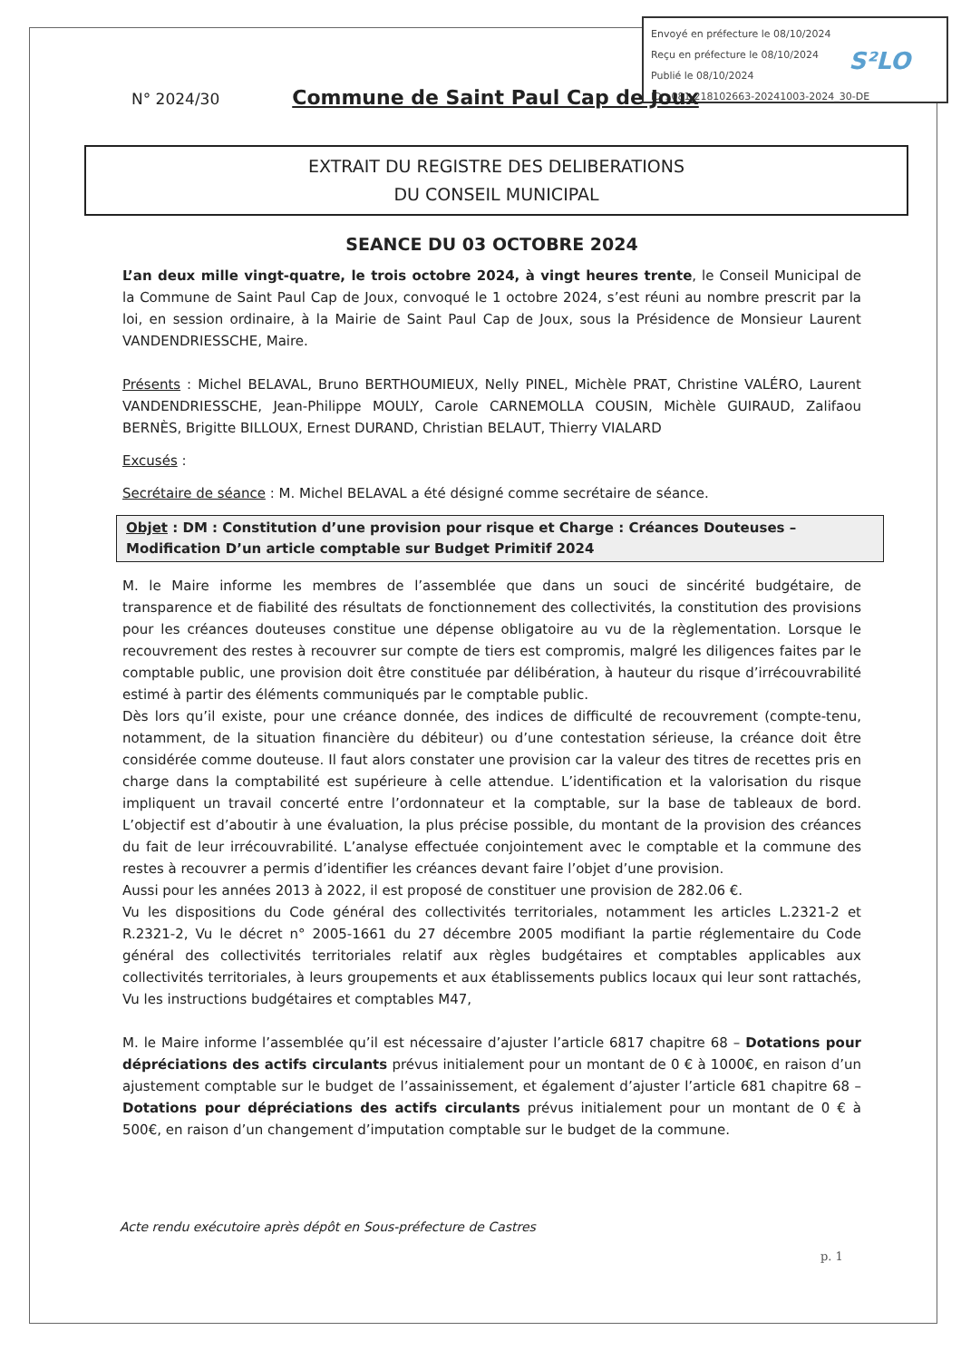Envoyé en préfecture le 08/10/2024
Reçu en préfecture le 08/10/2024
Publié le 08/10/2024
ID : 081-218102663-20241003-2024_30-DE
S²LO
N° 2024/30 Commune de Saint Paul Cap de Joux
EXTRAIT DU REGISTRE DES DELIBERATIONS
DU CONSEIL MUNICIPAL
SEANCE DU 03 OCTOBRE 2024
L’an deux mille vingt-quatre, le trois octobre 2024, à vingt heures trente, le Conseil Municipal de la Commune de Saint Paul Cap de Joux, convoqué le 1 octobre 2024, s’est réuni au nombre prescrit par la loi, en session ordinaire, à la Mairie de Saint Paul Cap de Joux, sous la Présidence de Monsieur Laurent VANDENDRIESSCHE, Maire.
Présents : Michel BELAVAL, Bruno BERTHOUMIEUX, Nelly PINEL, Michèle PRAT, Christine VALÉRO, Laurent VANDENDRIESSCHE, Jean-Philippe MOULY, Carole CARNEMOLLA COUSIN, Michèle GUIRAUD, Zalifaou BERNÈS, Brigitte BILLOUX, Ernest DURAND, Christian BELAUT, Thierry VIALARD
Excusés :
Secrétaire de séance : M. Michel BELAVAL a été désigné comme secrétaire de séance.
Objet : DM : Constitution d’une provision pour risque et Charge : Créances Douteuses – Modification D’un article comptable sur Budget Primitif 2024
M. le Maire informe les membres de l’assemblée que dans un souci de sincérité budgétaire, de transparence et de fiabilité des résultats de fonctionnement des collectivités, la constitution des provisions pour les créances douteuses constitue une dépense obligatoire au vu de la règlementation. Lorsque le recouvrement des restes à recouvrer sur compte de tiers est compromis, malgré les diligences faites par le comptable public, une provision doit être constituée par délibération, à hauteur du risque d’irrécouvrabilité estimé à partir des éléments communiqués par le comptable public.
Dès lors qu’il existe, pour une créance donnée, des indices de difficulté de recouvrement (compte-tenu, notamment, de la situation financière du débiteur) ou d’une contestation sérieuse, la créance doit être considérée comme douteuse. Il faut alors constater une provision car la valeur des titres de recettes pris en charge dans la comptabilité est supérieure à celle attendue. L’identification et la valorisation du risque impliquent un travail concerté entre l’ordonnateur et la comptable, sur la base de tableaux de bord. L’objectif est d’aboutir à une évaluation, la plus précise possible, du montant de la provision des créances du fait de leur irrécouvrabilité. L’analyse effectuée conjointement avec le comptable et la commune des restes à recouvrer a permis d’identifier les créances devant faire l’objet d’une provision.
Aussi pour les années 2013 à 2022, il est proposé de constituer une provision de 282.06 €.
Vu les dispositions du Code général des collectivités territoriales, notamment les articles L.2321-2 et R.2321-2, Vu le décret n° 2005-1661 du 27 décembre 2005 modifiant la partie réglementaire du Code général des collectivités territoriales relatif aux règles budgétaires et comptables applicables aux collectivités territoriales, à leurs groupements et aux établissements publics locaux qui leur sont rattachés, Vu les instructions budgétaires et comptables M47,
M. le Maire informe l’assemblée qu’il est nécessaire d’ajuster l’article 6817 chapitre 68 – Dotations pour dépréciations des actifs circulants prévus initialement pour un montant de 0 € à 1000€, en raison d’un ajustement comptable sur le budget de l’assainissement, et également d’ajuster l’article 681 chapitre 68 – Dotations pour dépréciations des actifs circulants prévus initialement pour un montant de 0 € à 500€, en raison d’un changement d’imputation comptable sur le budget de la commune.
Acte rendu exécutoire après dépôt en Sous-préfecture de Castres
p. 1